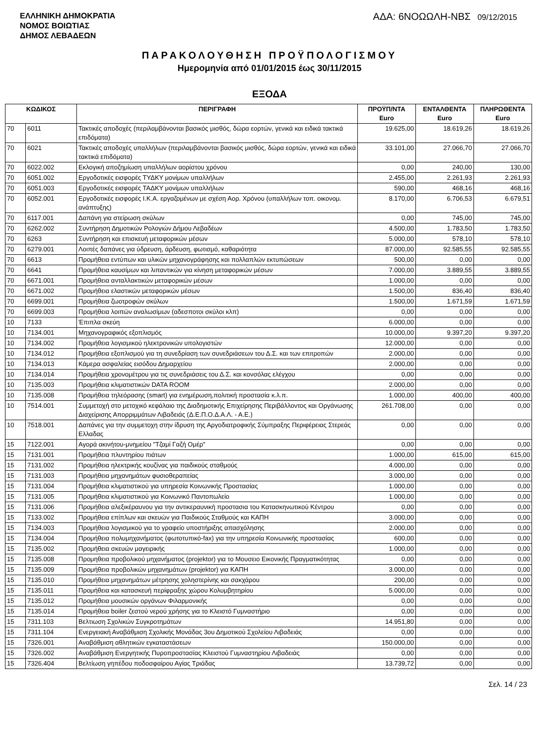ΕΛΛΗΝΙΚΗ ΔΗΜΟΚΡΑΤΙΑ
ΝΟΜΟΣ ΒΟΙΩΤΙΑΣ
ΔΗΜΟΣ ΛΕΒΑΔΕΩΝ
ΑΔΑ: 6ΝΟΩΩΛΗ-ΝΒΣ 09/12/2015
ΠΑΡΑΚΟΛΟΥΘΗΣΗ ΠΡΟΫΠΟΛΟΓΙΣΜΟΥ
Ημερομηνία από 01/01/2015 έως 30/11/2015
ΕΞΟΔΑ
| ΚΩΔΙΚΟΣ | | ΠΕΡΙΓΡΑΦΗ | ΠΡΟΫΠ/ΝΤΑ Euro | ΕΝΤΑΛΘΕΝΤΑ Euro | ΠΛΗΡΩΘΕΝΤΑ Euro |
| --- | --- | --- | --- | --- | --- |
| 70 | 6011 | Τακτικές αποδοχές (περιλαμβάνονται βασικός μισθός, δώρα εορτών, γενικά και ειδικά τακτικά επιδόματα) | 19.625,00 | 18.619,26 | 18.619,26 |
| 70 | 6021 | Τακτικές αποδοχές υπαλλήλων (περιλαμβάνονται βασικός μισθός, δώρα εορτών, γενικά και ειδικά τακτικά επιδόματα) | 33.101,00 | 27.066,70 | 27.066,70 |
| 70 | 6022.002 | Εκλογική αποζημίωση υπαλλήλων αορίστου χρόνου | 0,00 | 240,00 | 130,00 |
| 70 | 6051.002 | Εργοδοτικές εισφορές ΤΥΔΚΥ μονίμων υπαλλήλων | 2.455,00 | 2.261,93 | 2.261,93 |
| 70 | 6051.003 | Εργοδοτικές εισφορές ΤΑΔΚΥ μονίμων υπαλλήλων | 590,00 | 468,16 | 468,16 |
| 70 | 6052.001 | Εργοδοτικές εισφορές Ι.Κ.Α. εργαζομένων με σχέση Αορ. Χρόνου (υπαλλήλων τοπ. οικονομ. ανάπτυξης) | 8.170,00 | 6.706,53 | 6.679,51 |
| 70 | 6117.001 | Δαπάνη για στείρωση σκύλων | 0,00 | 745,00 | 745,00 |
| 70 | 6262.002 | Συντήρηση Δημοτικών Ρολογιών Δήμου Λεβαδέων | 4.500,00 | 1.783,50 | 1.783,50 |
| 70 | 6263 | Συντήρηση και επισκευή μεταφορικών μέσων | 5.000,00 | 578,10 | 578,10 |
| 70 | 6279.001 | Λοιπές δαπάνες για ύδρευση, άρδευση, φωτισμό, καθαριότητα | 87.000,00 | 92.585,55 | 92.585,55 |
| 70 | 6613 | Προμήθεια εντύπων και υλικών μηχανογράφησης και πολλαπλών εκτυπώσεων | 500,00 | 0,00 | 0,00 |
| 70 | 6641 | Προμήθεια καυσίμων και λιπαντικών για κίνηση μεταφορικών μέσων | 7.000,00 | 3.889,55 | 3.889,55 |
| 70 | 6671.001 | Προμήθεια ανταλλακτικών μεταφορικών μέσων | 1.000,00 | 0,00 | 0,00 |
| 70 | 6671.002 | Προμήθεια ελαστικών μεταφορικών μέσων | 1.500,00 | 836,40 | 836,40 |
| 70 | 6699.001 | Προμήθεια ζωοτροφών σκύλων | 1.500,00 | 1.671,59 | 1.671,59 |
| 70 | 6699.003 | Προμήθεια λοιπών αναλωσίμων (αδεσποτοι σκύλοι κλπ) | 0,00 | 0,00 | 0,00 |
| 10 | 7133 | Έπιπλα σκεύη | 6.000,00 | 0,00 | 0,00 |
| 10 | 7134.001 | Μηχανογραφικός εξοπλισμός | 10.000,00 | 9.397,20 | 9.397,20 |
| 10 | 7134.002 | Προμήθεια λογισμικού ηλεκτρονικών υπολογιστών | 12.000,00 | 0,00 | 0,00 |
| 10 | 7134.012 | Προμήθεια εξοπλισμού για τη συνεδρίαση των συνεδριάσεων του Δ.Σ. και των επιτροπών | 2.000,00 | 0,00 | 0,00 |
| 10 | 7134.013 | Κάμερα ασφαλείας εισόδου Δημαρχείου | 2.000,00 | 0,00 | 0,00 |
| 10 | 7134.014 | Προμήθεια χρονομέτρου για τις συνεδριάσεις του Δ.Σ. και κονσόλας ελέγχου | 0,00 | 0,00 | 0,00 |
| 10 | 7135.003 | Προμήθεια κλιματιστικών DATA ROOM | 2.000,00 | 0,00 | 0,00 |
| 10 | 7135.008 | Προμήθεια τηλεόρασης (smart) για ενημέρωση,πολιτική προστασία κ.λ.π. | 1.000,00 | 400,00 | 400,00 |
| 10 | 7514.001 | Συμμετοχή στο μετοχικό κεφάλαιο της Διαδημοτικής Επιχείρησης Περιβάλλοντος και Οργάνωσης Διαχείρισης Απορριμμάτων Λιβαδειάς (Δ.Ε.Π.Ο.Δ.Α.Λ. - Α.Ε.) | 261.708,00 | 0,00 | 0,00 |
| 10 | 7518.001 | Δαπάνες για την συμμετοχη στην ίδρυση της Αργοδιατροφικής Σύμπραξης Περιφέρειας Στερεάς Ελλαδας | 0,00 | 0,00 | 0,00 |
| 15 | 7122.001 | Αγορά ακινήτου-μνημείου "Τζαμί Γαζή Ομέρ" | 0,00 | 0,00 | 0,00 |
| 15 | 7131.001 | Προμήθεια πλυντηρίου πιάτων | 1.000,00 | 615,00 | 615,00 |
| 15 | 7131.002 | Προμήθεια ηλεκτρικής κουζίνας για παιδικούς σταθμούς | 4.000,00 | 0,00 | 0,00 |
| 15 | 7131.003 | Προμήθεια μηχανημάτων φυσιοθεραπείας | 3.000,00 | 0,00 | 0,00 |
| 15 | 7131.004 | Προμήθεια κλιματιστικού για υπηρεσία Κοινωνικής Προστασίας | 1.000,00 | 0,00 | 0,00 |
| 15 | 7131.005 | Προμήθεια κλιματιστικού για Κοινωνικό Παντοπωλείο | 1.000,00 | 0,00 | 0,00 |
| 15 | 7131.006 | Προμήθεια αλεξικέραυνου για την αντικεραυνική προστασια του Κατασκηνωτικού Κέντρου | 0,00 | 0,00 | 0,00 |
| 15 | 7133.002 | Προμήθεια επίπλων και σκευών για Παιδικούς Σταθμούς και ΚΑΠΗ | 3.000,00 | 0,00 | 0,00 |
| 15 | 7134.003 | Προμήθεια λογισμικού για το γραφείο υποστήριξης απασχόλησης | 2.000,00 | 0,00 | 0,00 |
| 15 | 7134.004 | Προμήθεια πολυμηχανήματος (φωτοτυπικό-fax) για την υπηρεσία Κοινωνικής προστασίας | 600,00 | 0,00 | 0,00 |
| 15 | 7135.002 | Προμήθεια σκευών μαγειρικής | 1.000,00 | 0,00 | 0,00 |
| 15 | 7135.008 | Προμηθεια προβολικού μηχανήματος (projektor) για το Μουσειο Εικονικής Πραγματικότητας | 0,00 | 0,00 | 0,00 |
| 15 | 7135.009 | Προμήθεια προβολικών μηχανημάτων (projektor) για ΚΑΠΗ | 3.000,00 | 0,00 | 0,00 |
| 15 | 7135.010 | Προμήθεια μηχανημάτων μέτρησης χοληστερίνης και σακχάρου | 200,00 | 0,00 | 0,00 |
| 15 | 7135.011 | Προμήθεια και κατασκευή περίφραξης χώρου Κολυμβητηρίου | 5.000,00 | 0,00 | 0,00 |
| 15 | 7135.012 | Προμήθεια μουσικών οργάνων Φιλαρμονικής | 0,00 | 0,00 | 0,00 |
| 15 | 7135.014 | Προμήθεια boiler ζεστού νερού χρήσης για το Κλειστό Γυμναστήριο | 0,00 | 0,00 | 0,00 |
| 15 | 7311.103 | Βελτιωση Σχολικών Συγκροτημάτων | 14.951,80 | 0,00 | 0,00 |
| 15 | 7311.104 | Ενεργειακή Αναβάθμιση Σχολικής Μονάδας 3ου Δημοτικού Σχολείου Λιβαδειάς | 0,00 | 0,00 | 0,00 |
| 15 | 7326.001 | Αναβάθμιση αθλητικών εγκαταστάσεων | 150.000,00 | 0,00 | 0,00 |
| 15 | 7326.002 | Αναβάθμιση Ενεργητικής Πυροπροστασίας Κλειστού Γυμναστηρίου Λιβαδειάς | 0,00 | 0,00 | 0,00 |
| 15 | 7326.404 | Βελτίωση γηπέδου ποδοσφαίρου Αγίας Τριάδας | 13.739,72 | 0,00 | 0,00 |
Σελ. 14 / 23